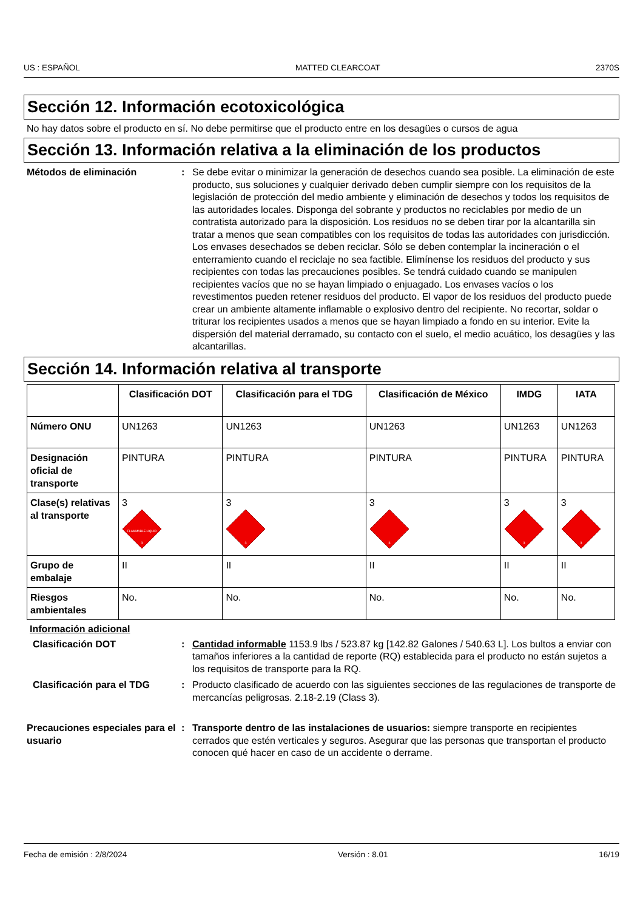US : ESPAÑOL MATTED CLEARCOAT 2370S
Sección 12. Información ecotoxicológica
No hay datos sobre el producto en sí. No debe permitirse que el producto entre en los desagües o cursos de agua
Sección 13. Información relativa a la eliminación de los productos
Métodos de eliminación : Se debe evitar o minimizar la generación de desechos cuando sea posible. La eliminación de este producto, sus soluciones y cualquier derivado deben cumplir siempre con los requisitos de la legislación de protección del medio ambiente y eliminación de desechos y todos los requisitos de las autoridades locales. Disponga del sobrante y productos no reciclables por medio de un contratista autorizado para la disposición. Los residuos no se deben tirar por la alcantarilla sin tratar a menos que sean compatibles con los requisitos de todas las autoridades con jurisdicción. Los envases desechados se deben reciclar. Sólo se deben contemplar la incineración o el enterramiento cuando el reciclaje no sea factible. Elimínense los residuos del producto y sus recipientes con todas las precauciones posibles. Se tendrá cuidado cuando se manipulen recipientes vacíos que no se hayan limpiado o enjuagado. Los envases vacíos o los revestimentos pueden retener residuos del producto. El vapor de los residuos del producto puede crear un ambiente altamente inflamable o explosivo dentro del recipiente. No recortar, soldar o triturar los recipientes usados a menos que se hayan limpiado a fondo en su interior. Evite la dispersión del material derramado, su contacto con el suelo, el medio acuático, los desagües y las alcantarillas.
Sección 14. Información relativa al transporte
| | Clasificación DOT | Clasificación para el TDG | Clasificación de México | IMDG | IATA |
| --- | --- | --- | --- | --- | --- |
| Número ONU | UN1263 | UN1263 | UN1263 | UN1263 | UN1263 |
| Designación oficial de transporte | PINTURA | PINTURA | PINTURA | PINTURA | PINTURA |
| Clase(s) relativas al transporte | 3 FLAMMABLE LIQUID 3 | 3 3 | 3 3 | 3 3 | 3 3 |
| Grupo de embalaje | II | II | II | II | II |
| Riesgos ambientales | No. | No. | No. | No. | No. |
Información adicional
Clasificación DOT : Cantidad informable 1153.9 lbs / 523.87 kg [142.82 Galones / 540.63 L]. Los bultos a enviar con tamaños inferiores a la cantidad de reporte (RQ) establecida para el producto no están sujetos a los requisitos de transporte para la RQ.
Clasificación para el TDG : Producto clasificado de acuerdo con las siguientes secciones de las regulaciones de transporte de mercancías peligrosas. 2.18-2.19 (Class 3).
Precauciones especiales para el usuario
: Transporte dentro de las instalaciones de usuarios: siempre transporte en recipientes cerrados que estén verticales y seguros. Asegurar que las personas que transportan el producto conocen qué hacer en caso de un accidente o derrame.
Fecha de emisión : 2/8/2024 Versión : 8.01 16/19